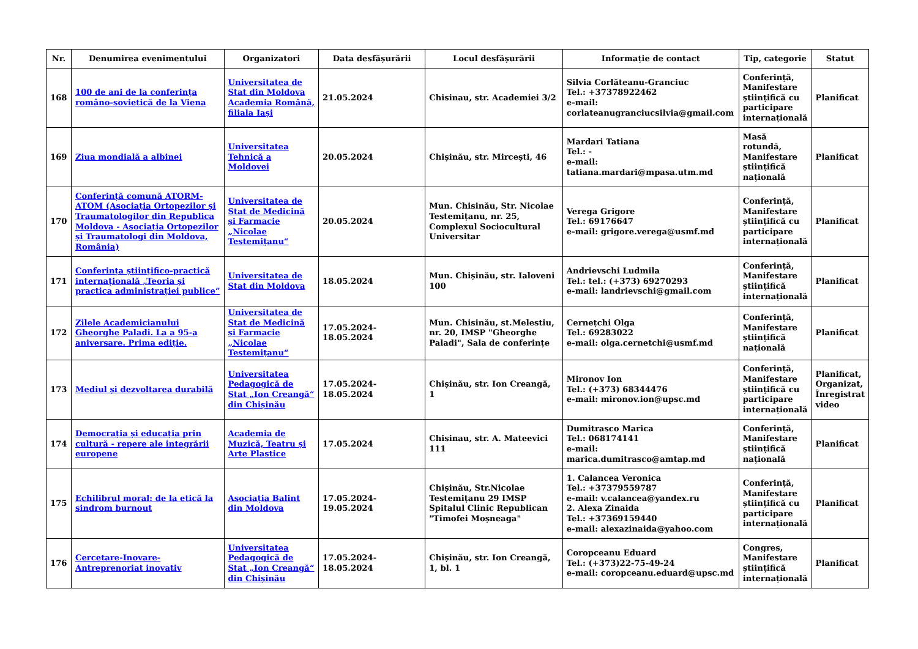| Nr. | Denumirea evenimentului | Organizatori | Data desfășurării | Locul desfășurării | Informație de contact | Tip, categorie | Statut |
| --- | --- | --- | --- | --- | --- | --- | --- |
| 168 | 100 de ani de la conferința româno-sovietică de la Viena | Universitatea de Stat din Moldova Academia Română, filiala Iași | 21.05.2024 | Chisinau, str. Academiei 3/2 | Silvia Corlăteanu-Granciuc Tel.: +37378922462 e-mail: corlateanugranciucsilvia@gmail.com | Conferință, Manifestare științifică cu participare internațională | Planificat |
| 169 | Ziua mondială a albinei | Universitatea Tehnică a Moldovei | 20.05.2024 | Chișinău, str. Mircești, 46 | Mardari Tatiana Tel.: - e-mail: tatiana.mardari@mpasa.utm.md | Masă rotundă, Manifestare științifică națională | Planificat |
| 170 | Conferință comună ATORM-ATOM (Asociația Ortopezilor și Traumatologilor din Republica Moldova - Asociația Ortopezilor și Traumatologi din Moldova, România) | Universitatea de Stat de Medicină și Farmacie „Nicolae Testemițanu“ | 20.05.2024 | Mun. Chisinău, Str. Nicolae Testemițanu, nr. 25, Complexul Sociocultural Universitar | Verega Grigore Tel.: 69176647 e-mail: grigore.verega@usmf.md | Conferință, Manifestare științifică cu participare internațională | Planificat |
| 171 | Conferința științifico-practică internațională „Teoria și practica administrației publice” | Universitatea de Stat din Moldova | 18.05.2024 | Mun. Chișinău, str. Ialoveni 100 | Andrievschi Ludmila Tel.: tel.: (+373) 69270293 e-mail: landrievschi@gmail.com | Conferință, Manifestare științifică internațională | Planificat |
| 172 | Zilele Academicianului Gheorghe Paladi. La a 95-a aniversare. Prima ediție. | Universitatea de Stat de Medicină și Farmacie „Nicolae Testemițanu“ | 17.05.2024-18.05.2024 | Mun. Chisinău, st.Melestiu, nr. 20, IMSP "Gheorghe Paladi", Sala de conferințe | Cernețchi Olga Tel.: 69283022 e-mail: olga.cernetchi@usmf.md | Conferință, Manifestare științifică națională | Planificat |
| 173 | Mediul și dezvoltarea durabilă | Universitatea Pedagogică de Stat „Ion Creangă“ din Chișinău | 17.05.2024-18.05.2024 | Chișinău, str. Ion Creangă, 1 | Mironov Ion Tel.: (+373) 68344476 e-mail: mironov.ion@upsc.md | Conferință, Manifestare științifică cu participare internațională | Planificat, Organizat, Înregistrat video |
| 174 | Democrația și educația prin cultură - repere ale integrării europene | Academia de Muzică, Teatru și Arte Plastice | 17.05.2024 | Chisinau, str. A. Mateevici 111 | Dumitrasco Marica Tel.: 068174141 e-mail: marica.dumitrasco@amtap.md | Conferință, Manifestare științifică națională | Planificat |
| 175 | Echilibrul moral: de la etică la sindrom burnout | Asociația Balint din Moldova | 17.05.2024-19.05.2024 | Chișinău, Str.Nicolae Testemițanu 29 IMSP Spitalul Clinic Republican "Timofei Moșneaga" | 1. Calancea Veronica Tel.: +37379559787 e-mail: v.calancea@yandex.ru 2. Alexa Zinaida Tel.: +37369159440 e-mail: alexazinaida@yahoo.com | Conferință, Manifestare științifică cu participare internațională | Planificat |
| 176 | Cercetare-Inovare-Antreprenoriat inovativ | Universitatea Pedagogică de Stat „Ion Creangă“ din Chișinău | 17.05.2024-18.05.2024 | Chișinău, str. Ion Creangă, 1, bl. 1 | Coropceanu Eduard Tel.: (+373)22-75-49-24 e-mail: coropceanu.eduard@upsc.md | Congres, Manifestare științifică internațională | Planificat |